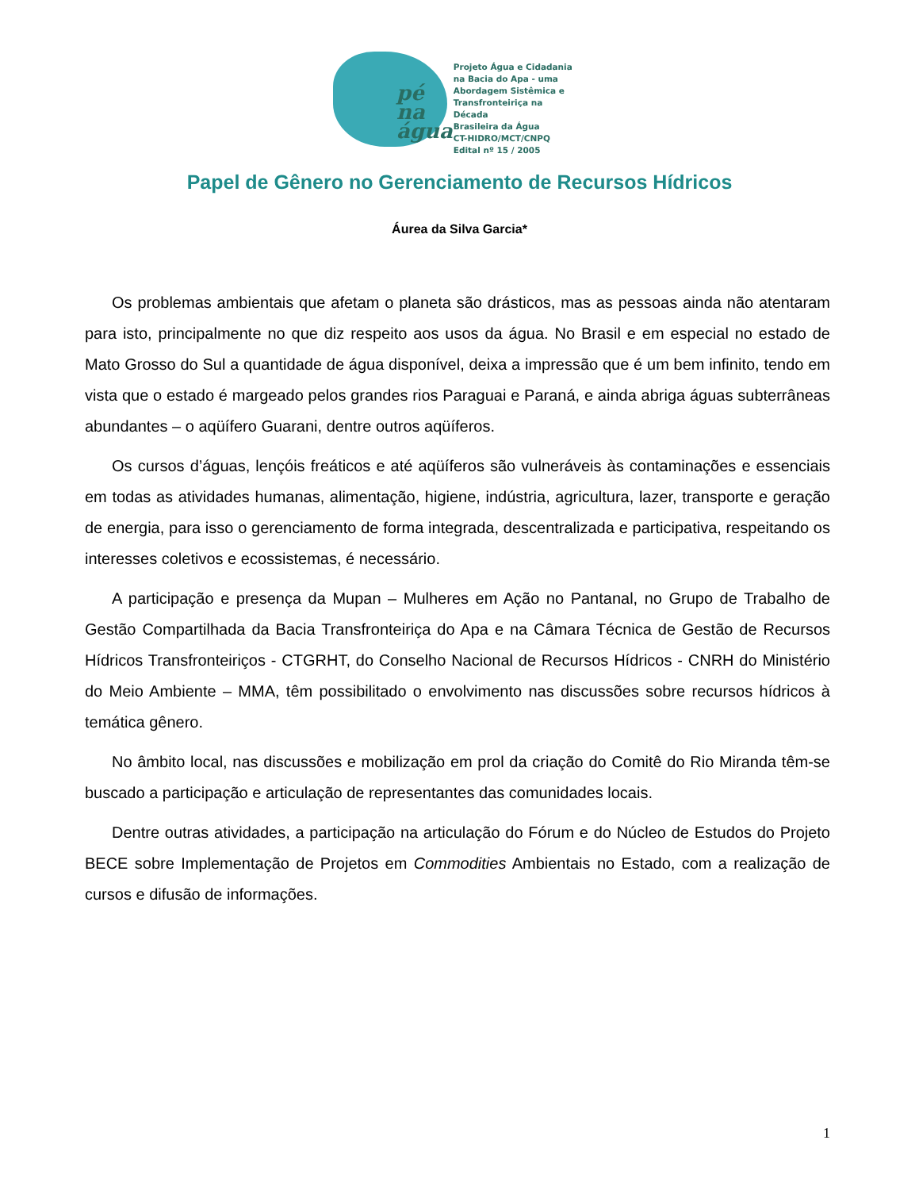pé
na
água
Projeto Água e Cidadania
na Bacia do Apa - uma
Abordagem Sistêmica e
Transfronteiriça na Década
Brasileira da Água
CT-HIDRO/MCT/CNPQ
Edital nº 15 / 2005
Papel de Gênero no Gerenciamento de Recursos Hídricos
Áurea da Silva Garcia*
Os problemas ambientais que afetam o planeta são drásticos, mas as pessoas ainda não atentaram para isto, principalmente no que diz respeito aos usos da água. No Brasil e em especial no estado de Mato Grosso do Sul a quantidade de água disponível, deixa a impressão que é um bem infinito, tendo em vista que o estado é margeado pelos grandes rios Paraguai e Paraná, e ainda abriga águas subterrâneas abundantes – o aqüífero Guarani, dentre outros aqüíferos.
Os cursos d’águas, lençóis freáticos e até aqüíferos são vulneráveis às contaminações e essenciais em todas as atividades humanas, alimentação, higiene, indústria, agricultura, lazer, transporte e geração de energia, para isso o gerenciamento de forma integrada, descentralizada e participativa, respeitando os interesses coletivos e ecossistemas, é necessário.
A participação e presença da Mupan – Mulheres em Ação no Pantanal, no Grupo de Trabalho de Gestão Compartilhada da Bacia Transfronteiriça do Apa e na Câmara Técnica de Gestão de Recursos Hídricos Transfronteiriços - CTGRHT, do Conselho Nacional de Recursos Hídricos - CNRH do Ministério do Meio Ambiente – MMA, têm possibilitado o envolvimento nas discussões sobre recursos hídricos à temática gênero.
No âmbito local, nas discussões e mobilização em prol da criação do Comitê do Rio Miranda têm-se buscado a participação e articulação de representantes das comunidades locais.
Dentre outras atividades, a participação na articulação do Fórum e do Núcleo de Estudos do Projeto BECE sobre Implementação de Projetos em Commodities Ambientais no Estado, com a realização de cursos e difusão de informações.
1